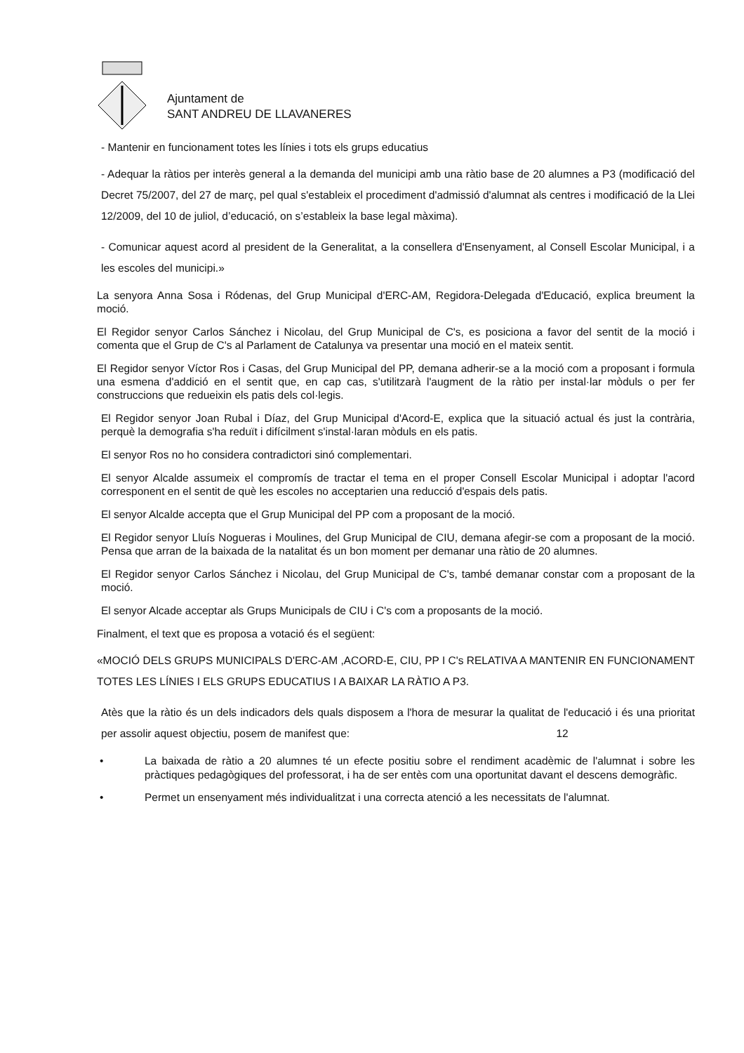Ajuntament de
SANT ANDREU DE LLAVANERES
- Mantenir en funcionament totes les línies i tots els grups educatius
- Adequar la ràtios per interès general a la demanda del municipi amb una ràtio base de 20 alumnes a P3 (modificació del Decret 75/2007, del 27 de març, pel qual s'estableix el procediment d'admissió d'alumnat als centres i modificació de la Llei 12/2009, del 10 de juliol, d’educació, on s’estableix la base legal màxima).
- Comunicar aquest acord al president de la Generalitat, a la consellera d'Ensenyament, al Consell Escolar Municipal, i a les escoles del municipi.»
La senyora Anna Sosa i Ródenas, del Grup Municipal d'ERC-AM, Regidora-Delegada d'Educació, explica breument la moció.
El Regidor senyor Carlos Sánchez i Nicolau, del Grup Municipal de C's, es posiciona a favor del sentit de la moció i comenta que el Grup de C's al Parlament de Catalunya va presentar una moció en el mateix sentit.
El Regidor senyor Víctor Ros i Casas, del Grup Municipal del PP, demana adherir-se a la moció com a proposant i formula una esmena d'addició en el sentit que, en cap cas, s'utilitzarà l'augment de la ràtio per instal·lar mòduls o per fer construccions que redueixin els patis dels col·legis.
El Regidor senyor Joan Rubal i Díaz, del Grup Municipal d'Acord-E, explica que la situació actual és just la contrària, perquè la demografia s'ha reduït i difícilment s'instal·laran mòduls en els patis.
El senyor Ros no ho considera contradictori sinó complementari.
El senyor Alcalde assumeix el compromís de tractar el tema en el proper Consell Escolar Municipal i adoptar l'acord corresponent en el sentit de què les escoles no acceptarien una reducció d'espais dels patis.
El senyor Alcalde accepta que el Grup Municipal del PP com a proposant de la moció.
El Regidor senyor Lluís Nogueras i Moulines, del Grup Municipal de CIU, demana afegir-se com a proposant de la moció. Pensa que arran de la baixada de la natalitat és un bon moment per demanar una ràtio de 20 alumnes.
El Regidor senyor Carlos Sánchez i Nicolau, del Grup Municipal de C's, també demanar constar com a proposant de la moció.
El senyor Alcade acceptar als Grups Municipals de CIU i C's com a proposants de la moció.
Finalment, el text que es proposa a votació és el següent:
«MOCIÓ DELS GRUPS MUNICIPALS D'ERC-AM ,ACORD-E, CIU, PP I C's RELATIVA A MANTENIR EN FUNCIONAMENT TOTES LES LÍNIES I ELS GRUPS EDUCATIUS I A BAIXAR LA RÀTIO A P3.
Atès que la ràtio és un dels indicadors dels quals disposem a l'hora de mesurar la qualitat de l'educació i és una prioritat per assolir aquest objectiu, posem de manifest que: 12
• La baixada de ràtio a 20 alumnes té un efecte positiu sobre el rendiment acadèmic de l'alumnat i sobre les pràctiques pedagògiques del professorat, i ha de ser entès com una oportunitat davant el descens demogràfic.
• Permet un ensenyament més individualitzat i una correcta atenció a les necessitats de l'alumnat.